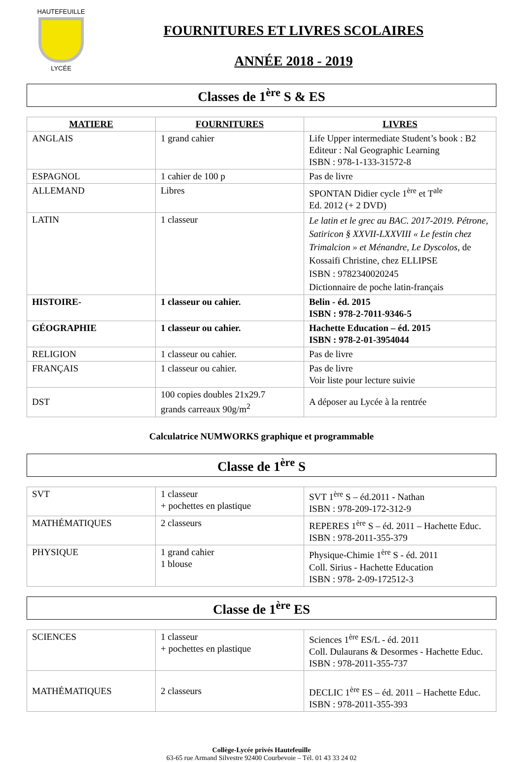HAUTEFEUILLE
LYCÉE
FOURNITURES ET LIVRES SCOLAIRES
ANNÉE 2018 - 2019
Classes de 1<sup>ère</sup> S & ES
| MATIERE | FOURNITURES | LIVRES |
| --- | --- | --- |
| ANGLAIS | 1 grand cahier | Life Upper intermediate Student’s book : B2 Editeur : Nal Geographic Learning ISBN : 978-1-133-31572-8 |
| ESPAGNOL | 1 cahier de 100 p | Pas de livre |
| ALLEMAND | Libres | SPONTAN Didier cycle 1<sup>ère</sup> et T<sup>ale</sup> Ed. 2012 (+ 2 DVD) |
| LATIN | 1 classeur | Le latin et le grec au BAC. 2017-2019. Pétrone, Satiricon § XXVII-LXXVIII « Le festin chez Trimalcion » et Ménandre, Le Dyscolos , de Kossaifi Christine, chez ELLIPSE ISBN : 9782340020245 Dictionnaire de poche latin-français |
| HISTOIRE- | 1 classeur ou cahier. | Belin - éd. 2015 ISBN : 978-2-7011-9346-5 |
| GÉOGRAPHIE | 1 classeur ou cahier. | Hachette Education – éd. 2015 ISBN : 978-2-01-3954044 |
| RELIGION | 1 classeur ou cahier. | Pas de livre |
| FRANÇAIS | 1 classeur ou cahier. | Pas de livre Voir liste pour lecture suivie |
| DST | 100 copies doubles 21x29.7 grands carreaux 90g/m<sup>2</sup> | A déposer au Lycée à la rentrée |
Calculatrice NUMWORKS graphique et programmable
Classe de 1<sup>ère</sup> S
| SVT | 1 classeur + pochettes en plastique | SVT 1<sup>ère</sup> S – éd.2011 - Nathan ISBN : 978-209-172-312-9 |
| MATHÉMATIQUES | 2 classeurs | REPERES 1<sup>ère</sup> S – éd. 2011 – Hachette Educ. ISBN : 978-2011-355-379 |
| PHYSIQUE | 1 grand cahier 1 blouse | Physique-Chimie 1<sup>ère</sup> S - éd. 2011 Coll. Sirius - Hachette Education ISBN : 978- 2-09-172512-3 |
Classe de 1<sup>ère</sup> ES
| SCIENCES | 1 classeur + pochettes en plastique | Sciences 1<sup>ère</sup> ES/L - éd. 2011 Coll. Dulaurans & Desormes - Hachette Educ. ISBN : 978-2011-355-737 |
| MATHÉMATIQUES | 2 classeurs | DECLIC 1<sup>ère</sup> ES – éd. 2011 – Hachette Educ. ISBN : 978-2011-355-393 |
Collège-Lycée privés Hautefeuille
63-65 rue Armand Silvestre 92400 Courbevoie – Tél. 01 43 33 24 02